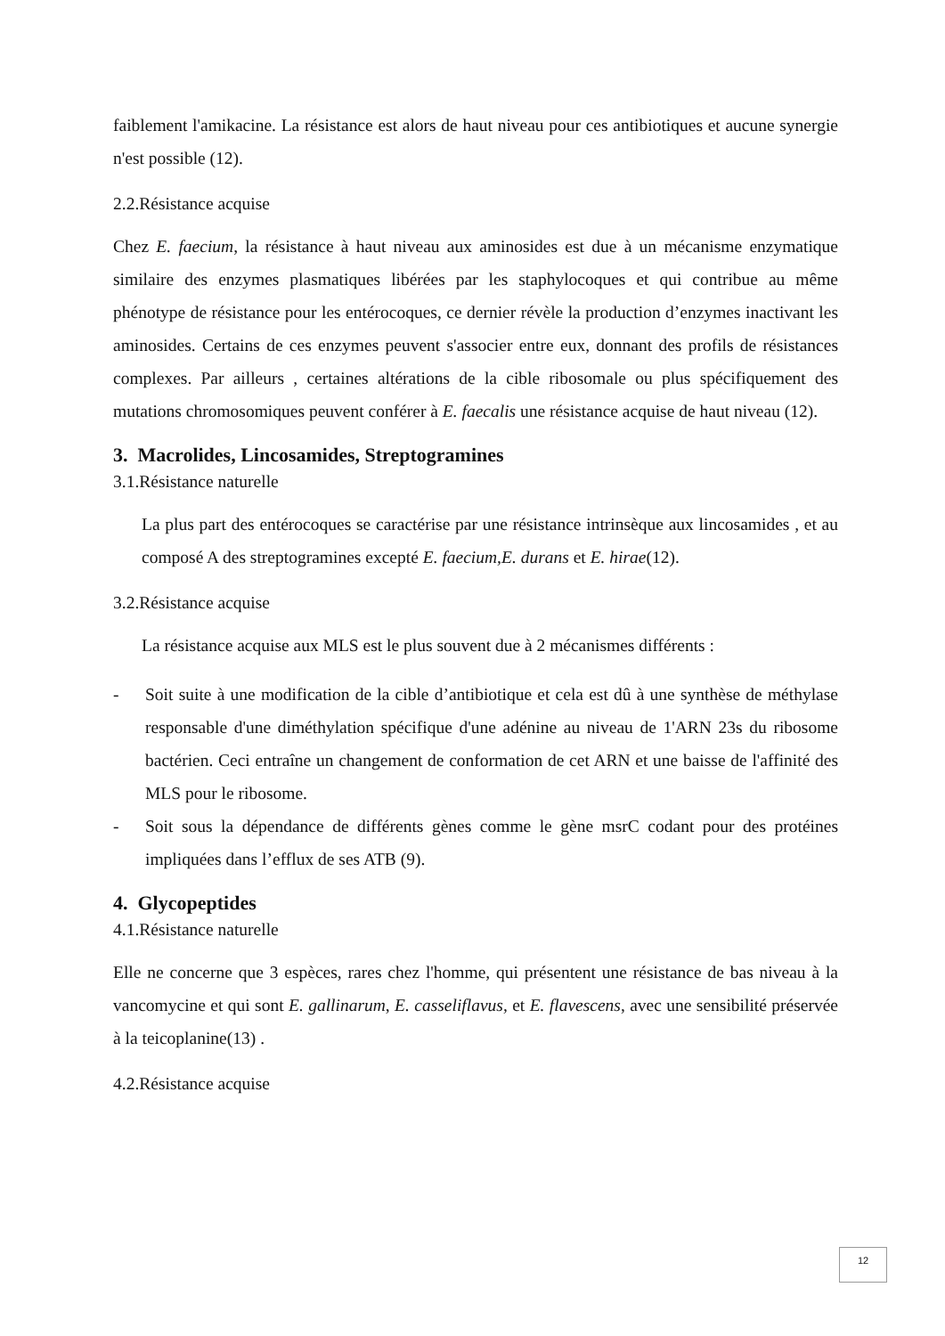faiblement l'amikacine. La résistance est alors de haut niveau pour ces antibiotiques et aucune synergie n'est possible (12).
2.2.Résistance acquise
Chez E. faecium, la résistance à haut niveau aux aminosides est due à un mécanisme enzymatique similaire des enzymes plasmatiques libérées par les staphylocoques et qui contribue au même phénotype de résistance pour les entérocoques, ce dernier révèle la production d’enzymes inactivant les aminosides. Certains de ces enzymes peuvent s'associer entre eux, donnant des profils de résistances complexes. Par ailleurs , certaines altérations de la cible ribosomale ou plus spécifiquement des mutations chromosomiques peuvent conférer à E. faecalis une résistance acquise de haut niveau (12).
3. Macrolides, Lincosamides, Streptogramines
3.1.Résistance naturelle
La plus part des entérocoques se caractérise par une résistance intrinsèque aux lincosamides , et au composé A des streptogramines excepté E. faecium,E. durans et E. hirae(12).
3.2.Résistance acquise
La résistance acquise aux MLS est le plus souvent due à 2 mécanismes différents :
- Soit suite à une modification de la cible d’antibiotique et cela est dû à une synthèse de méthylase responsable d'une diméthylation spécifique d'une adénine au niveau de 1'ARN 23s du ribosome bactérien. Ceci entraîne un changement de conformation de cet ARN et une baisse de l'affinité des MLS pour le ribosome.
- Soit sous la dépendance de différents gènes comme le gène msrC codant pour des protéines impliquées dans l’efflux de ses ATB (9).
4. Glycopeptides
4.1.Résistance naturelle
Elle ne concerne que 3 espèces, rares chez l'homme, qui présentent une résistance de bas niveau à la vancomycine et qui sont E. gallinarum, E. casseliflavus, et E. flavescens, avec une sensibilité préservée à la teicoplanine(13) .
4.2.Résistance acquise
12